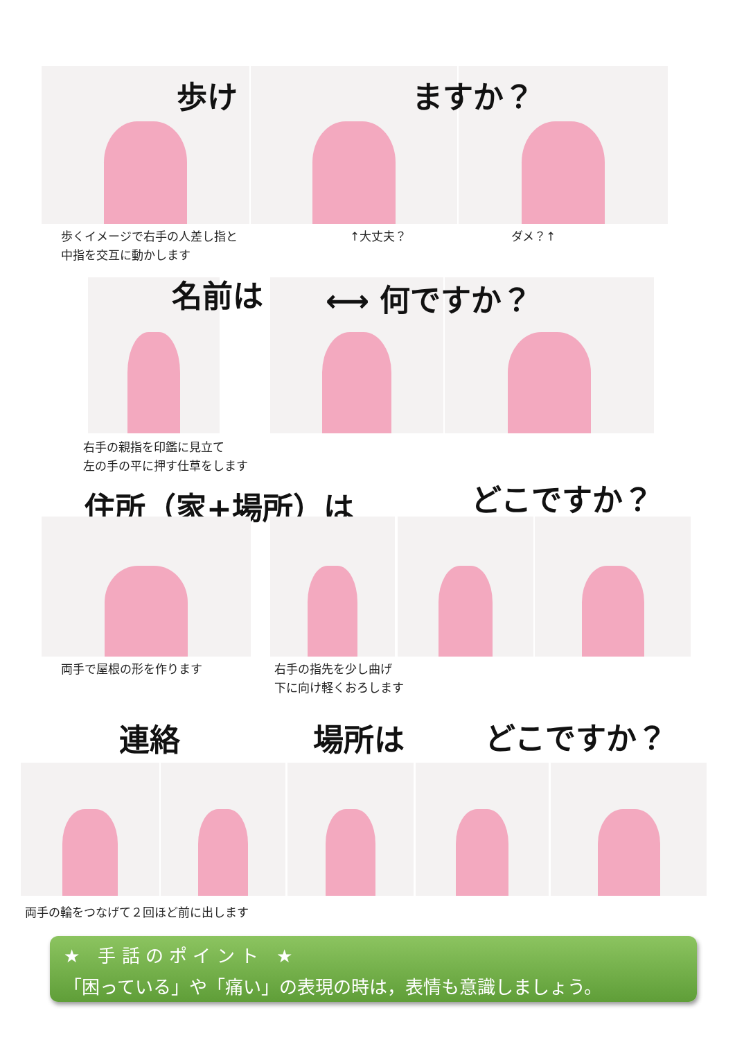歩け ますか？
歩くイメージで右手の人差し指と
中指を交互に動かします
↑大丈夫？ ダメ？↑
名前は ⟷ 何ですか？
右手の親指を印鑑に見立て
左の手の平に押す仕草をします
住所（家+場所）は どこですか？
両手で屋根の形を作ります
右手の指先を少し曲げ
下に向け軽くおろします
連絡 場所は どこですか？
両手の輪をつなげて２回ほど前に出します
★　手 話 の ポ イ ン ト　★
「困っている」や「痛い」の表現の時は，表情も意識しましょう。